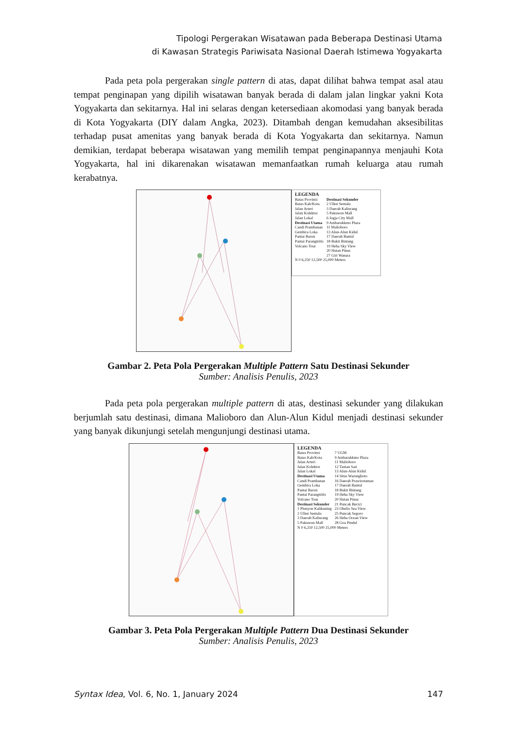Tipologi Pergerakan Wisatawan pada Beberapa Destinasi Utama
di Kawasan Strategis Pariwisata Nasional Daerah Istimewa Yogyakarta
Pada peta pola pergerakan single pattern di atas, dapat dilihat bahwa tempat asal atau tempat penginapan yang dipilih wisatawan banyak berada di dalam jalan lingkar yakni Kota Yogyakarta dan sekitarnya. Hal ini selaras dengan ketersediaan akomodasi yang banyak berada di Kota Yogyakarta (DIY dalam Angka, 2023). Ditambah dengan kemudahan aksesibilitas terhadap pusat amenitas yang banyak berada di Kota Yogyakarta dan sekitarnya. Namun demikian, terdapat beberapa wisatawan yang memilih tempat penginapannya menjauhi Kota Yogyakarta, hal ini dikarenakan wisatawan memanfaatkan rumah keluarga atau rumah kerabatnya.
LEGENDA
Batas Provinsi
Batas Kab/Kota
Jalan Arteri
Jalan Kolektor
Jalan Lokal
Destinasi Utama
Candi Prambanan
Gembira Loka
Pantai Baron
Pantai Parangtritis
Volcano Tour
Destinasi Sekunder
2 Ullen Sentalu
3 Daerah Kaliurang
5 Pakuwon Mall
6 Jogja City Mall
9 Ambarukkmo Plaza
11 Malioboro
13 Alun-Alun Kidul
17 Daerah Bantul
18 Bukit Bintang
19 Heha Sky View
20 Hutan Pinus
27 Giri Wanara
N 0 6,250 12,500 25,000 Meters
Gambar 2. Peta Pola Pergerakan Multiple Pattern Satu Destinasi Sekunder
Sumber: Analisis Penulis, 2023
Pada peta pola pergerakan multiple pattern di atas, destinasi sekunder yang dilakukan berjumlah satu destinasi, dimana Malioboro dan Alun-Alun Kidul menjadi destinasi sekunder yang banyak dikunjungi setelah mengunjungi destinasi utama.
LEGENDA
Batas Provinsi
Batas Kab/Kota
Jalan Arteri
Jalan Kolektor
Jalan Lokal
Destinasi Utama
Candi Prambanan
Gembira Loka
Pantai Baron
Pantai Parangtritis
Volcano Tour
Destinasi Sekunder
1 Plunyon Kalikuning
2 Ullen Sentalu
3 Daerah Kaliurang
5 Pakuwon Mall
7 UGM
9 Ambarukkmo Plaza
11 Malioboro
12 Taman Sari
13 Alun-Alun Kidul
14 Situs Warungboto
16 Daerah Prawirotaman
17 Daerah Bantul
18 Bukit Bintang
19 Heha Sky View
20 Hutan Pinus
21 Puncak Becici
23 Obelix Sea View
25 Puncak Segoro
26 Heha Ocean View
28 Goa Pindul
N 0 6,250 12,500 25,000 Meters
Gambar 3. Peta Pola Pergerakan Multiple Pattern Dua Destinasi Sekunder
Sumber: Analisis Penulis, 2023
Syntax Idea, Vol. 6, No. 1, January 2024 147